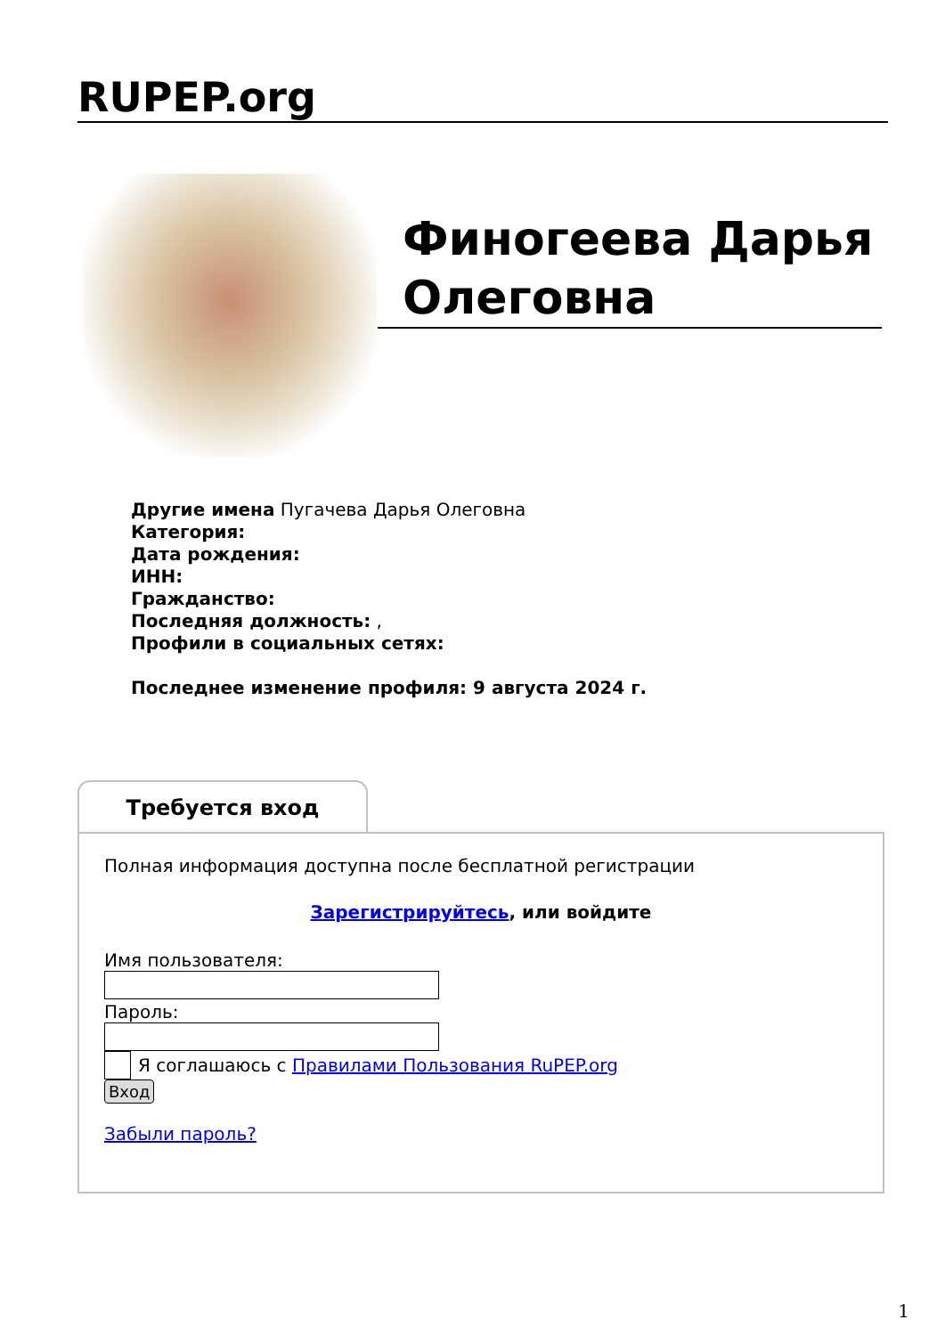RUPEP.org
Финогеева Дарья Олеговна
Другие имена Пугачева Дарья Олеговна
Категория:
Дата рождения:
ИНН:
Гражданство:
Последняя должность: ,
Профили в социальных сетях:
Последнее изменение профиля: 9 августа 2024 г.
Требуется вход
Полная информация доступна после бесплатной регистрации
Зарегистрируйтесь, или войдите
Имя пользователя:
Пароль:
Я соглашаюсь с Правилами Пользования RuPEP.org
Вход
Забыли пароль?
1